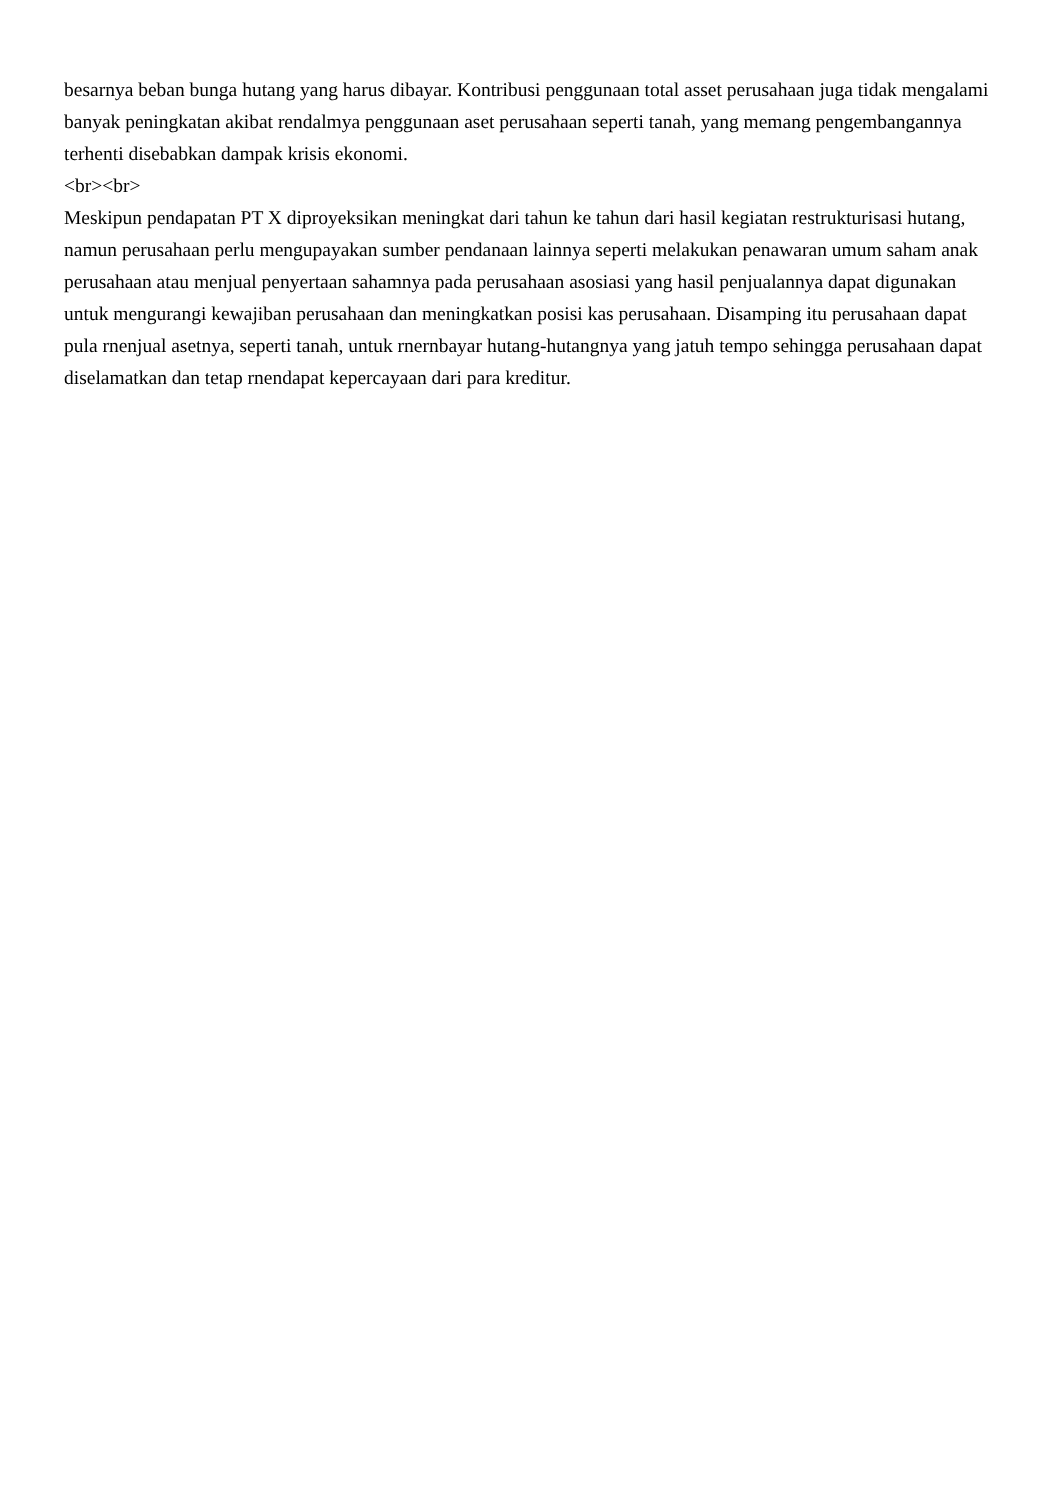besarnya beban bunga hutang yang harus dibayar. Kontribusi penggunaan total asset perusahaan juga tidak mengalami banyak peningkatan akibat rendalmya penggunaan aset perusahaan seperti tanah, yang memang pengembangannya terhenti disebabkan dampak krisis ekonomi.
<br><br>
Meskipun pendapatan PT X diproyeksikan meningkat dari tahun ke tahun dari hasil kegiatan restrukturisasi hutang, namun perusahaan perlu mengupayakan sumber pendanaan lainnya seperti melakukan penawaran umum saham anak perusahaan atau menjual penyertaan sahamnya pada perusahaan asosiasi yang hasil penjualannya dapat digunakan untuk mengurangi kewajiban perusahaan dan meningkatkan posisi kas perusahaan. Disamping itu perusahaan dapat pula rnenjual asetnya, seperti tanah, untuk rnernbayar hutang-hutangnya yang jatuh tempo sehingga perusahaan dapat diselamatkan dan tetap rnendapat kepercayaan dari para kreditur.